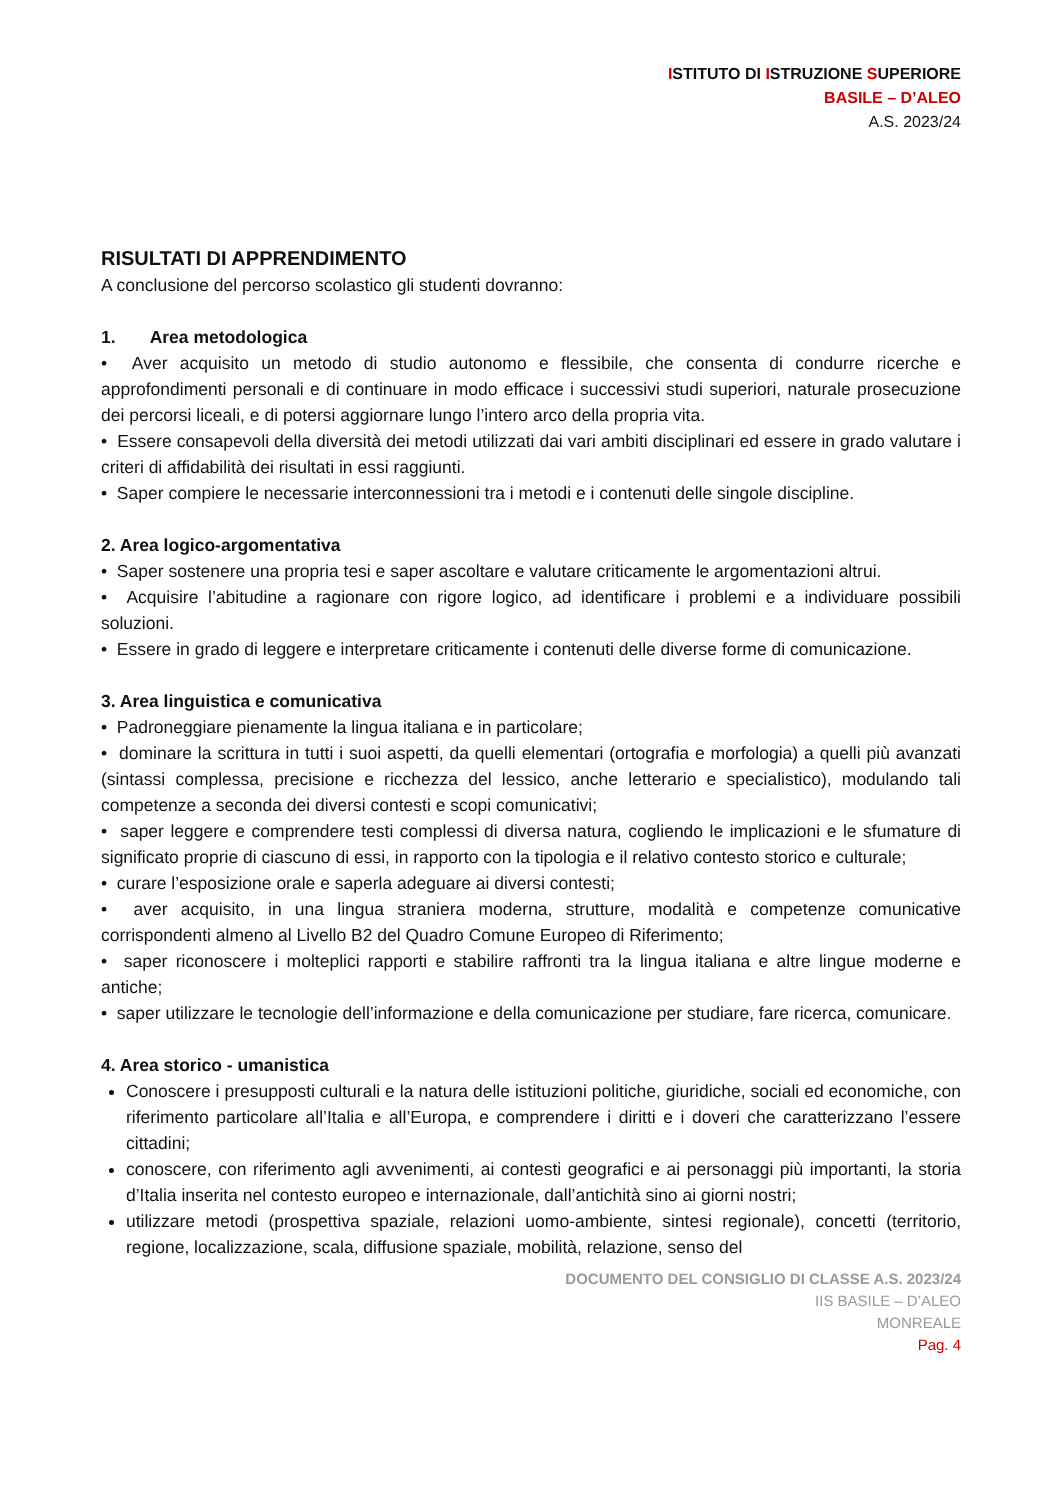ISTITUTO DI ISTRUZIONE SUPERIORE
BASILE – D’ALEO
A.S. 2023/24
RISULTATI DI APPRENDIMENTO
A conclusione del percorso scolastico gli studenti dovranno:
1. Area metodologica
• Aver acquisito un metodo di studio autonomo e flessibile, che consenta di condurre ricerche e approfondimenti personali e di continuare in modo efficace i successivi studi superiori, naturale prosecuzione dei percorsi liceali, e di potersi aggiornare lungo l’intero arco della propria vita.
• Essere consapevoli della diversità dei metodi utilizzati dai vari ambiti disciplinari ed essere in grado valutare i criteri di affidabilità dei risultati in essi raggiunti.
• Saper compiere le necessarie interconnessioni tra i metodi e i contenuti delle singole discipline.
2. Area logico-argomentativa
• Saper sostenere una propria tesi e saper ascoltare e valutare criticamente le argomentazioni altrui.
• Acquisire l’abitudine a ragionare con rigore logico, ad identificare i problemi e a individuare possibili soluzioni.
• Essere in grado di leggere e interpretare criticamente i contenuti delle diverse forme di comunicazione.
3. Area linguistica e comunicativa
• Padroneggiare pienamente la lingua italiana e in particolare;
• dominare la scrittura in tutti i suoi aspetti, da quelli elementari (ortografia e morfologia) a quelli più avanzati (sintassi complessa, precisione e ricchezza del lessico, anche letterario e specialistico), modulando tali competenze a seconda dei diversi contesti e scopi comunicativi;
• saper leggere e comprendere testi complessi di diversa natura, cogliendo le implicazioni e le sfumature di significato proprie di ciascuno di essi, in rapporto con la tipologia e il relativo contesto storico e culturale;
• curare l’esposizione orale e saperla adeguare ai diversi contesti;
• aver acquisito, in una lingua straniera moderna, strutture, modalità e competenze comunicative corrispondenti almeno al Livello B2 del Quadro Comune Europeo di Riferimento;
• saper riconoscere i molteplici rapporti e stabilire raffronti tra la lingua italiana e altre lingue moderne e antiche;
• saper utilizzare le tecnologie dell’informazione e della comunicazione per studiare, fare ricerca, comunicare.
4. Area storico - umanistica
Conoscere i presupposti culturali e la natura delle istituzioni politiche, giuridiche, sociali ed economiche, con riferimento particolare all’Italia e all’Europa, e comprendere i diritti e i doveri che caratterizzano l’essere cittadini;
conoscere, con riferimento agli avvenimenti, ai contesti geografici e ai personaggi più importanti, la storia d’Italia inserita nel contesto europeo e internazionale, dall’antichità sino ai giorni nostri;
utilizzare metodi (prospettiva spaziale, relazioni uomo-ambiente, sintesi regionale), concetti (territorio, regione, localizzazione, scala, diffusione spaziale, mobilità, relazione, senso del
DOCUMENTO DEL CONSIGLIO DI CLASSE A.S. 2023/24
IIS BASILE – D’ALEO
MONREALE
Pag. 4